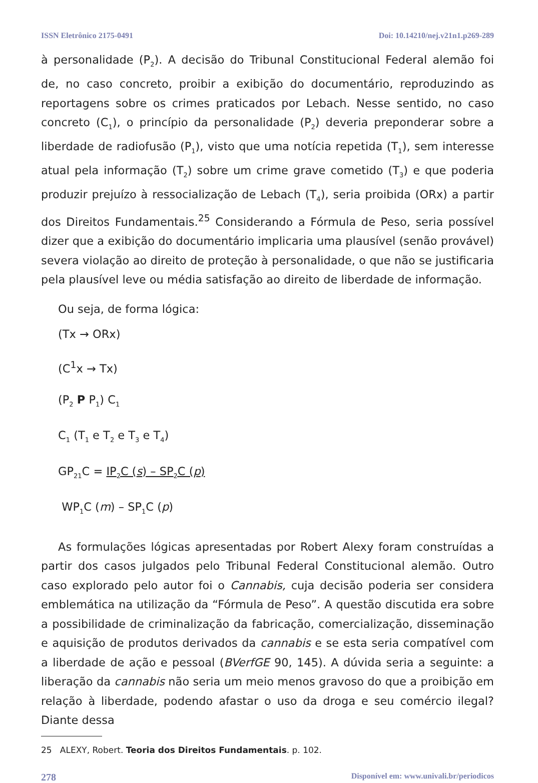ISSN Eletrônico 2175-0491 Doi: 10.14210/nej.v21n1.p269-289
à personalidade (P<sub>2</sub>). A decisão do Tribunal Constitucional Federal alemão foi de, no caso concreto, proibir a exibição do documentário, reproduzindo as reportagens sobre os crimes praticados por Lebach. Nesse sentido, no caso concreto (C<sub>1</sub>), o princípio da personalidade (P<sub>2</sub>) deveria preponderar sobre a liberdade de radiofusão (P<sub>1</sub>), visto que uma notícia repetida (T<sub>1</sub>), sem interesse atual pela informação (T<sub>2</sub>) sobre um crime grave cometido (T<sub>3</sub>) e que poderia produzir prejuízo à ressocialização de Lebach (T<sub>4</sub>), seria proibida (ORx) a partir dos Direitos Fundamentais.<sup>25</sup> Considerando a Fórmula de Peso, seria possível dizer que a exibição do documentário implicaria uma plausível (senão provável) severa violação ao direito de proteção à personalidade, o que não se justificaria pela plausível leve ou média satisfação ao direito de liberdade de informação.
Ou seja, de forma lógica:
(Tx → ORx)
(C<sup>1</sup>x → Tx)
(P<sub>2</sub> P P<sub>1</sub>) C<sub>1</sub>
C<sub>1</sub> (T<sub>1</sub> e T<sub>2</sub> e T<sub>3</sub> e T<sub>4</sub>)
GP<sub>21</sub>C = IP<sub>2</sub>C (s) – SP<sub>2</sub>C (p)
WP<sub>1</sub>C (m) – SP<sub>1</sub>C (p)
As formulações lógicas apresentadas por Robert Alexy foram construídas a partir dos casos julgados pelo Tribunal Federal Constitucional alemão. Outro caso explorado pelo autor foi o Cannabis, cuja decisão poderia ser considera emblemática na utilização da “Fórmula de Peso”. A questão discutida era sobre a possibilidade de criminalização da fabricação, comercialização, disseminação e aquisição de produtos derivados da cannabis e se esta seria compatível com a liberdade de ação e pessoal (BVerfGE 90, 145). A dúvida seria a seguinte: a liberação da cannabis não seria um meio menos gravoso do que a proibição em relação à liberdade, podendo afastar o uso da droga e seu comércio ilegal? Diante dessa
25 ALEXY, Robert. Teoria dos Direitos Fundamentais. p. 102.
278 Disponível em: www.univali.br/periodicos